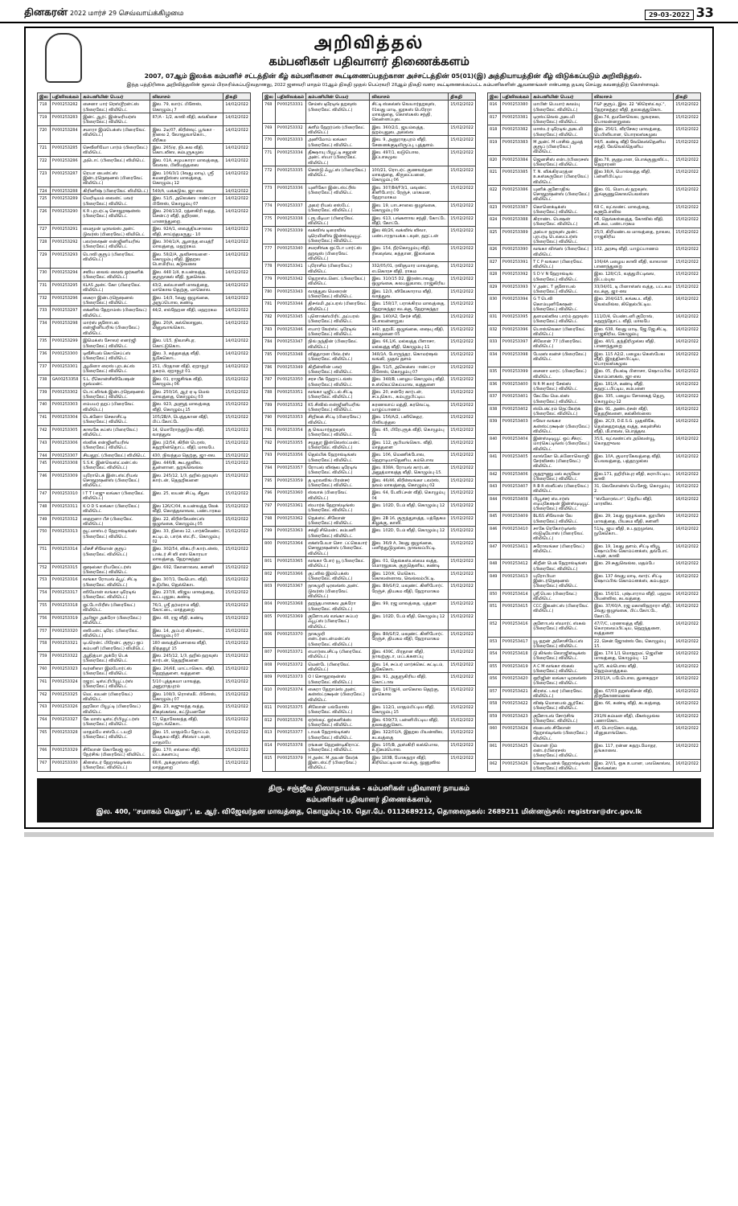தினகரன் 2022 மார்ச் 29 செவ்வாய்க்கிழமை 29-03-2022 33
அறிவித்தல்
கம்பனிகள் பதிவாளர் திணைக்களம்
2007, 07ஆம் இலக்க கம்பனிச் சட்டத்தின் கீழ் கம்பனிகளை கூட்டிணைப்பதற்கான அச்சட்டத்தின் 05(01)(இ) அத்தியாயத்தின் கீழ் விடுக்கப்படும் அறிவித்தல்.
இந்த பத்திரிகை அறிவித்தலின் மூலம் பிரசுரிக்கப்படுவதானது, 2022 ஜனவரி மாதம் 01ஆம் திகதி முதல் பெப்ரவரி 28ஆம் திகதி வரை கூட்டிணைக்கப்பட்ட கம்பனிகளின் ஆவணங்கள் என்பதை தயவு செய்து கவனத்திற் கொள்ளவும்.
| இல | பதிவிலக்கம் | கம்பனியின் பெயர் | விலாசம் | திகதி |
| --- | --- | --- | --- | --- |
| 718 | PV00253282 | சைனா பார் ரெஸ்டூரன்ட்ஸ் (பிரைவேட்) லிமிடெட் | இல. 79, வார்ட் பிளேஸ், கொழும்பு 7 | 14/02/2022 |
| 719 | PV00253283 | இன்ட் ஆர்ட் இன்டீரியர்ஸ் (பிரைவேட்) லிமிடெட் | 87/A - 1/2, காலி வீதி, கல்கிசை | 14/02/2022 |
| 720 | PV00253284 | சமாரா இம்பெக்ஸ் (பிரைவேட் லிமிடெட்) | இல. 2டீ/07, கிரீன்வுட் பூங்கா - நிலை 2, லோலுவாகொட, மீரிகம | 14/02/2022 |
| 721 | PV00253285 | செலீனியோ பார்ம் (பிரைவேட்) லிமிடெட் | இல. 265/ஏ, நிடகல வீதி, கொடலிஸ, கம்புருகமுவ | 14/02/2022 |
| 722 | PV00253286 | அடொட் (பிரைவேட்) லிமிடெட் | இல. 01A, சமுபகாரா மாவத்தை, வேவல, பிலியந்தலை | 14/02/2022 |
| 723 | PV00253287 | ரெயா பைன்ட்ஸ் இன்டர்நெஷனல் (பிரைவேட் லிமிடெட்) | இல. 106/3/1 (3வது மாடி), ஸ்ரீ கமனதிஸ்ஸ மாவத்தை, கொழும்பு 12 | 14/02/2022 |
| 724 | PV00253288 | கிரினிஷ் (பிரைவேட் லிமிடெட்) | 549/A, யக்கடுவ, ஜா-எல | 14/02/2022 |
| 725 | PV00253289 | மெரிடியம் வைன்ட் பவர் (பிரைவேட்) லிமிடெட் | இல. 51/5, அலெக்ஸ ாண்ட்ரா பிளேஸ், கொழும்பு 07 | 14/02/2022 |
| 726 | PV00253290 | K R புரபர்ட்டி சொலூஷன்ஸ் (பிரைவேட்) லிமிடெட் | இல. 204/13/2, ரத்னகிரி வத்த, சென்ட்ர் வீதி, ஹிரண, பாணந்துறை. | 14/02/2022 |
| 727 | PV00253291 | மைமூன் டிரவல்ஸ் அன்ட் டுவர்ஸ் (பிரைவேட்) லிமிடெட் | இல. 92A/1, வைத்தியசாலை வீதி, சாய்ந்தமருது - 10 | 14/02/2022 |
| 728 | PV00253292 | பவர்ஷைன் என்ஜினியரிங் (பிரைவேட்) லிமிடெட் | இல. 304/1/A, ஆனந்த மைத்ரீ மாவத்தை, மஹரகம. | 14/02/2022 |
| 729 | PV00253293 | டொவி குரூப் (பிரைவேட் லிமிடெட்) | இல. 58/2/A, அவிசாவளை - கொழும்பு வீதி, இஹல பொமிரிய, கடுவலை | 14/02/2022 |
| 730 | PV00253294 | சவிய லைவ் லைவ் ஓர்கனிக் (பிரைவேட் லிமிடெட்) | இல. 448 1/4, உயன்வத்த, குருநாகல் வீதி, நுகவெல. | 14/02/2022 |
| 731 | PV00253295 | KLAS அன்ட் கோ (பிரைவேட் லிமிடெட்) | 43/2, கல்யாணி மாவத்தை, மாகொல தெற்கு, மாகொல. | 14/02/2022 |
| 732 | PV00253296 | கைரா இன்டர்நெஷனல் (பிரைவேட்) லிமிடெட் | இல. 14/3, 5வது ஒழுங்கை, அருப்பொல, கண்டி | 14/02/2022 |
| 733 | PV00253297 | எக்னில் ஹோம்ஸ் (பிரைவேட்) லிமிடெட் | 44/2, எல்ஹேன வீதி, மஹரகம | 14/02/2022 |
| 734 | PV00253298 | மார்ஸ் குளோபல் என்ஜினியரிங் (பிரைவேட்) லிமிடெட் | இல. 20/A, கல்லொலுவ, மினுவாங்கொட | 14/02/2022 |
| 735 | PV00253299 | இமெக்ஸ் சோலர் எனர்ஜி (பிரைவேட்) லிமிடெட் | இல. U15, நிவாசிபுர, கொட்டுகொட | 14/02/2022 |
| 736 | PV00253300 | டிலீசியல் கொசெப்ட்ஸ் (பிரைவேட்) லிமிடெட் | இல. 3, கந்தவத்த வீதி, நுகேகொட. | 14/02/2022 |
| 737 | PV00253301 | ஆமினா ரைஸ் புரடக்ட்ஸ் (பிரைவேட்) லிமிடெட் | 251, பிரதான வீதி, ஏறாவூர் நகரம், ஏறாவூர் 01. | 14/02/2022 |
| 738 | GA00253358 | S.L. ரீகொன்சிலியேஷன் மூவ்மன்ட் | இல. 01, ராஜசிங்க வீதி, கொழும்பு 06 | 15/02/2022 |
| 739 | PV00253302 | டொட்லிங்க் இன்டர்நெஷனல் (பிரைவேட்) லிமிடெட் | இல. 250/16, ஆர் ஏ டி மெல் மாவத்தை, கொழும்பு 03 | 15/02/2022 |
| 740 | PV00253303 | எம்பயர் ஹப் (பிரைவேட் லிமிடெட்) | இல. 923, அளுத் மாவத்தை வீதி, கொழும்பு 15 | 15/02/2022 |
| 741 | PV00253304 | டெக்னோ செகாசிட்டி (பிரைவேட்) லிமிடெட் | 105/2B/A, பெத்தகான வீதி, பிட்டகோட்டே | 15/02/2022 |
| 742 | PV00253305 | காலகே கப்ஸ் (பிரைவேட்) லிமிடெட் | 14, மொரோந்துடுவ வீதி, வாத்துவ | 15/02/2022 |
| 743 | PV00253306 | ஸ்லிக் என்ஜினியரிங் (பிரைவேட்) லிமிடெட் | இல. J/2/54, கிரீன் டெரஸ், கஹூன்தொட்ட வீதி, மாலபே. | 15/02/2022 |
| 744 | PV00253307 | சியலூட் (பிரைவேட்) லிமிடெட் | 430, நிவந்தம தெற்கு, ஜா-எல. | 15/02/2022 |
| 745 | PV00253308 | S.S.K. இன்வெஸ்ட்மன்ட்ஸ் (பிரைவேட் லிமிடெட்) | இல. 446/B, கூடலுவில, துன்னான, ஹங்வெல்ல | 15/02/2022 |
| 746 | PV00253309 | யுரோடெக் இன்டஸ்ட்ரியல் சொலூஷன்ஸ் (பிரைவேட்) லிமிடெட் | இல. 245/12, 1/3, ஹில் ஹவுஸ் கார்டன், தெஹிவளை | 15/02/2022 |
| 747 | PV00253310 | I T T I எஜு லங்கா (பிரைவேட் லிமிடெட்) | இல. 25, லயன் சிட்டி, சீதுவ | 15/02/2022 |
| 748 | PV00253311 | K O D S லங்கா (பிரைவேட்) லிமிடெட் | இல 126/C/04, உயன்வத்த லேக் வீதி, கொத்தலாவல, பண்டாரகம | 15/02/2022 |
| 749 | PV00253312 | ஹைனா பீச் (பிரைவேட் லிமிடெட்) | இல. 22, கிரீன்லேண்ட்ஸ் ஒழுங்கை, கொழும்பு 05 | 15/02/2022 |
| 750 | PV00253313 | வூட்மாஸ்டர் ஹோல்டிங்ஸ் (பிரைவேட்) லிமிடெட் | இல. 33, நிலை 12, பார்க்லேண்ட் கட்டிடம், பார்க் ஸ்ட்ரீட், கொழும்பு 02 | 15/02/2022 |
| 751 | PV00253314 | மிச்சீ சிலோன் குரூப் (பிரைவேட் லிமிடெட்) | இல. 302/54, விக்டரி கார்டன்ஸ், டாக்டர் சி வி எஸ் கொரயா மாவத்தை, ஹோகந்தர | 15/02/2022 |
| 752 | PV00253315 | ஒஷல்கா ரியலேட்டர்ஸ் (பிரைவேட்) லிமிடெட் | இல. 692, கோனாவல, களனி | 15/02/2022 |
| 753 | PV00253316 | லங்கா ரோயல் ஃபூட் சிட்டி (பிரைவேட் லிமிடெட்) | இல. 307/1, வேபொட வீதி, உடுபில, தெல்கொட | 15/02/2022 |
| 754 | PV00253317 | ஸியோன் லங்கா டிரேடிங் (பிரைவேட் லிமிடெட்) | இல. 237/8, விஜய மாவத்தை, வட்டபுலுவ, கண்டி | 15/02/2022 |
| 755 | PV00253318 | ஓட்டோபிரீஸ் (பிரைவேட்) லிமிடெட் | 76/1, ஸ்ரீ தர்மராம வீதி, கோட்டை, மாத்தறை | 15/02/2022 |
| 756 | PV00253319 | அபிஜா அக்ரோ (பிரைவேட்) லிமிடெட் | இல. 48, ரஜ வீதி, கண்டி | 15/02/2022 |
| 757 | PV00253320 | எலிபன்ட் டிரேட் (பிரைவேட் லிமிடெட்) | இல. 14, அப்பர் கிரசன்ட், கொழும்பு 07 | 15/02/2022 |
| 758 | PV00253321 | டிபரென்ட் பிரேன்ட் குரூப் ஒப் கம்பனி (பிரைவேட்) லிமிடெட் | 180 வைத்தியசாலை வீதி, நிந்தவூர் 15 | 15/02/2022 |
| 759 | PV00253322 | ஆதித்யா அக்ரே டெக் (பிரைவேட்) லிமிடெட் | இல. 245/12, 1/3, ஹில் ஹவுஸ் கார்டன், தெஹிவளை | 15/02/2022 |
| 760 | PV00253323 | வர்னிஸா இம்போர்ட்ஸ் (பிரைவேட்) லிமிடெட் | இல. 26/6E, மாட்டாகொட வீதி, ஹெந்தளை, வத்தளை | 15/02/2022 |
| 761 | PV00253324 | ரஜரட் டிஸ்ட்ரிபியூட்டர்ஸ் (பிரைவேட்) லிமிடெட் | 5/10 புத்தகயா மாவத்த, அனுராதபுரம் | 15/02/2022 |
| 762 | PV00253325 | மெட் லயன் (பிரைவேட்) லிமிடெட் | இல. 108/3, ரொஸ்மீட் பிளேஸ், கொழும்பு 07 | 15/02/2022 |
| 763 | PV00253326 | ஹலோ பியூட்டி (பிரைவேட்) லிமிடெட் | இல. 23, கஜுலந்த வத்த, கிவுல்கல்ல, கட்டுயனனே | 15/02/2022 |
| 764 | PV00253327 | கே மாஸ் டிஸ்ட்ரிபியூட்டர்ஸ் (பிரைவேட்) லிமிடெட் | 57, தொலேலந்த வீதி, தொடங்கொட. | 15/02/2022 |
| 765 | PV00253328 | மாதம்பே எஸ்டேட் டயறி (பிரைவேட்) லிமிடெட் | இல. 15, மாதம்பே தோட்டம், மெதகம வீதி, சில்வா டவுன், மாதம்பே | 15/02/2022 |
| 766 | PV00253329 | சிலோன் கொலேஜ் ஒப் நேர்சிங் (பிரைவேட்) லிமிடெட் | இல. 170, எல்லை வீதி, மட்டக்களப்பு | 15/02/2022 |
| 767 | PV00253330 | கிளஸ்டர் ஹோல்டிங்ஸ் (பிரைவேட் லிமிடெட்) | 68/6, அக்குரஸ்ஸ வீதி, மாத்தறை | 15/02/2022 |
| இல | பதிவிலக்கம் | கம்பனியின் பெயர் | விலாசம் | திகதி |
| --- | --- | --- | --- | --- |
| 768 | PV00253331 | சேம்ஸ் டிரேடிங் ஹவுஸ் (பிரைவேட் லிமிடெட்) | சிட்டி ஸ்கல்ஸ் வெயார்ஹவுஸ், 01வது மாடி, லூகஸ் பெரேரா மாவத்தை, கொஸ்கஸ் சந்தி, வென்னப்புவ. | 15/02/2022 |
| 769 | PV00253332 | க்ளீம் ஹேர்ப்ஸ் (பிரைவேட் லிமிடெட்) | இல. 360/2/1, ஜயம்வத்த, ஹம்புலுவ, அலவ்வ | 15/02/2022 |
| 770 | PV00253333 | அனிமோய் லங்கா (பிரைவேட்) லிமிடெட் | இல. 9, அனுராதபுரம் வீதி, சேனைக்குடியிருப்பு, புத்தளம். | 15/02/2022 |
| 771 | PV00253334 | தீக்ஷாயு பியூட்டி சலூன் அன்ட் ஸ்பா (பிரைவேட் லிமிடெட்) | இல. 497/1, வடுபொல, இப்பாகமுவ | 15/02/2022 |
| 772 | PV00253335 | சென்டு ஃபூட்ஸ் (பிரைவேட்) லிமிடெட் | 100/21, ரொபர்ட் குணவர்தன மாவத்தை, கிருலப்பனை, கொழும்பு 06 | 15/02/2022 |
| 773 | PV00253336 | யுனிகோ இன்டஸ்ட்ரீஸ் (பிரைவேட்) லிமிடெட் | இல. 307/B4/F3/1, மவுண்ட் கிளிபோர்ட் ரேஞ்ச், மாகமன, ஹோமாகம | 15/02/2022 |
| 774 | PV00253337 | அவர் ரியல் எஸ்டேட் (பிரைவேட் லிமிடெட்) | இல. 19, பாடசாலை ஒழுங்கை, கொழும்பு 09 | 15/02/2022 |
| 775 | PV00253338 | ட்ரூ மீடியா (பிரைவேட் லிமிடெட்) | இல. 613, பங்களாவ சந்தி, கோட்டே வீதி, கோட்டே | 15/02/2022 |
| 776 | PV00253339 | லக்விங் டிரைவிங் டிரெயினிங் இன்ஸ்டிடியூட் (பிரைவேட்) லிமிடெட் | இல 48/26, லக்விங் விலா, பண்டாரநாயக்க டவுன், ஹட்டன் | 15/02/2022 |
| 777 | PV00253340 | சமரசிங்க ஒட்டோ பார்ட்ஸ் ஹவுஸ் (பிரைவேட் லிமிடெட்) | இல. 154, நீர்கொழும்பு வீதி, ரிலவுல்ல, கந்தான, இலங்கை | 15/02/2022 |
| 778 | PV00253341 | புரோசிம் (பிரைவேட்) லிமிடெட் | 332/05/01, ரவிகுமார மாவத்தை, எடகொரச வீதி, ராகம | 15/02/2022 |
| 779 | PV00253342 | ஹொஸ்டனெட் (பிரைவேட்) லிமிடெட் | இல. 310/15 D2, இரண்டாவது ஒழுங்கை, கலபலுவாவ, ராஜகிரிய | 15/02/2022 |
| 780 | PV00253343 | வாத்துவ மெரைன் (பிரைவேட்) லிமிடெட் | இல. 12/3, விவேகாராம வீதி, வாத்துவ. | 15/02/2022 |
| 781 | PV00253344 | திசல்மி அப்பரல் (பிரைவேட் லிமிடெட்) | இல. 158/17, பராக்கிரம மாவத்தை, ஹோகந்தர வடக்கு, ஹோகந்தர | 15/02/2022 |
| 782 | PV00253345 | புளொக்ஸ்பிரிட் அப்பரல் (பிரைவேட்) லிமிடெட் | இல. 140/A2, சேர்ச் வீதி, பொலன்னறுவ | 15/02/2022 |
| 783 | PV00253346 | எயார் வேர்ஸ்ட் டிரேடிங் (பிரைவேட்) லிமிடெட் | 14D, ஹமீட் ஒழுங்கை, ஷைபு வீதி, கல்முனை-05 | 15/02/2022 |
| 784 | PV00253347 | நிவ் நந்தின் (பிரைவேட் லிமிடெட்) | இல. 66,1/6, மல்வத்த பிளாசா, மல்வத்த வீதி, கொழும்பு-11 | 15/02/2022 |
| 785 | PV00253348 | வித்தாரன பில்டர்ஸ் (பிரைவேட் லிமிடெட்) | 348/1A, போருந்தர, கொமர்ஷல் வங்கி, முதல் தளம் | 15/02/2022 |
| 786 | PV00253349 | கிறீன்வின் பவர் (பிரைவேட்) லிமிடெட் | இல. 51/5, அலெக்ஸ ாண்ட்ரா பிளேஸ், கொழும்பு 07 | 15/02/2022 |
| 787 | PV00253350 | சரச பீக் ஹோட்டல்ஸ் (பிரைவேட்) லிமிடெட் | இல. 348/B, பழைய கொழும்பு வீதி, உஸ்வெட்கெய்யாவ, வத்தளை | 15/02/2022 |
| 788 | PV00253351 | லங்கா டிஜிட்டல் சிட்டி (பிரைவேட் லிமிடெட்) | இல. 20, சன்ரே கார்டன், சப்புகொட, கம்புறுபிட்டிய. | 15/02/2022 |
| 789 | PV00253352 | KS சிவில் என்ஜினியரிங் (பிரைவேட்) லிமிடெட் | கரணவாய் மத்தி, கரவெட்டி, யாழ்ப்பாணம் | 15/02/2022 |
| 790 | PV00253353 | சிறிலக் சிட்டி (பிரைவேட்) லிமிடெட் | இல. 156/A/2, பலிகெதர, பிலியந்தல | 15/02/2022 |
| 791 | PV00253354 | த வெயார்ஹவுஸ் (பிரைவேட்) லிமிடெட் | இல. 45, பிரேபுரூக் வீதி, கொழும்பு 02 | 15/02/2022 |
| 792 | PV00253355 | சமுதுர இன்வெஸ்ட்மன்ட் (பிரைவேட் லிமிடெட்) | இல. 112, குபியங்கொட வீதி, மாத்தளை | 15/02/2022 |
| 793 | PV00253356 | தெல்பிக் ஹோல்டிங்ஸ் (பிரைவேட்) லிமிடெட் | இல. 106, மெணிக்போவ, ஹொடியாதெனிய, கம்பொல | 15/02/2022 |
| 794 | PV00253357 | ரோயல் விஷ்வ டிரேடிங் (பிரைவேட் லிமிடெட்) | இல. 838A, ரோயல் கார்டன், அலுத்மாவத்த வீதி, கொழும்பு-15. | 15/02/2022 |
| 795 | PV00253359 | த டிரவலிங் பிரன்சர் (பிரைவேட்) லிமிடெட் | இல. 46/46, கிரீன்லங்கா டவர்ஸ், நவம் மாவத்தை, கொழும்பு 02 | 15/02/2022 |
| 796 | PV00253360 | ஸ்வாக் (பிரைவேட் லிமிடெட்) | இல. 64, டேவிட்சன் வீதி, கொழும்பு 04 | 15/02/2022 |
| 797 | PV00253361 | ஸ்பார்க் ஹோல்டிங்ஸ் (பிரைவேட் லிமிடெட்) | இல. 102D, டேம் வீதி, கொழும்பு 12 | 15/02/2022 |
| 798 | PV00253362 | நெக்ஸ்ட் சிலோன் (பிரைவேட்) லிமிடெட் | இல. 2B 16, குருந்துவத்த, பத்தேகம கிழக்கு, காலி. | 15/02/2022 |
| 799 | PV00253363 | சக்தி சிமென்ட் கம்பனி (பிரைவேட்) லிமிடெட் | இல. 102D, டேம் வீதி, கொழும்பு 12 | 15/02/2022 |
| 800 | PV00253364 | எக்ஸ்பேயா சொ. ப்ட்வெயார் சொலூஷன்ஸ் (பிரைவேட் லிமிடெட்) | இல. 36/9 A, 3வது ஒழுங்கை, பனிந்துடுமுல்ல, நாவலப்பிட்டி. | 15/02/2022 |
| 801 | PV00253365 | லங்கா போர் யூ (பிரைவேட் லிமிடெட்) | இல. 01, தெல்கஸ்பல்லம வத்த, மொரலுவக, குருதெனிய, கண்டி | 15/02/2022 |
| 802 | PV00253366 | குட்வில் இம்பெக்ஸ் (பிரைவேட் லிமிடெட்) | இல. 120/K, மெகொட கொலன்னாவ, வெல்லம்பிட்டி. | 15/02/2022 |
| 803 | PV00253367 | நாகமுரி டிரவல்ஸ் அன்ட் டுவர்ஸ் (பிரைவேட் லிமிடெட்) | இல. B9/GF/2, மவுண்ட் கிளிபோர்ட் ரேஞ்ச், தியகம வீதி, ஹோமாகம | 15/02/2022 |
| 804 | PV00253368 | ஹந்தபானகல அக்ரோ (பிரைவேட் லிமிடெட்) | இல. 99, ரஜ மாவத்தை, புத்தள | 15/02/2022 |
| 805 | PV00253369 | குளோபல் லங்கா சுப்பர் ஃபூட்ஸ் (பிரைவேட்) லிமிடெட் | இல. 102D, டேம் வீதி, கொழும்பு 12 | 15/02/2022 |
| 806 | PV00253370 | நாகமுரி என்டர்டைன்மன்ட்ஸ் (பிரைவேட் லிமிடெட்) | இல. B9/GF/2, மவுண்ட் கிளிபோர்ட் ரேஞ்ச், தியகம வீதி, ஹோமாகம | 15/02/2022 |
| 807 | PV00253371 | எயார்பைசிட்டி (பிரைவேட் லிமிடெட்) | இல. 439C, பிரதான வீதி, நாவற்குடா, மட்டக்களப்பு | 15/02/2022 |
| 808 | PV00253372 | மென்டே (பிரைவேட் லிமிடெட்) | இல. 14, சுப்பர் மார்க்கெட் கட்டிடம், நுகேகொட | 15/02/2022 |
| 809 | PV00253373 | O I சொலூஷன்ஸ் (பிரைவேட் லிமிடெட்) | இல. 91, அதுருகிரிய வீதி, கொட்டாவ | 15/02/2022 |
| 810 | PV00253374 | கைரா ஹோம்ஸ் அன்ட் கன்ஸ்ட்ரக்ஷன் (பிரைவேட்) லிமிடெட் | இல. 167/ஜ/4, மாகொல தெற்கு, மாகொல | 15/02/2022 |
| 811 | PV00253375 | சிலோன் பல்மோஸ் (பிரைவேட் லிமிடெட்) | இல. 112/1, மாதம்பிட்டிய வீதி, கொழும்பு 15 | 15/02/2022 |
| 812 | PV00253376 | ஏர்ஸ்வுட் ஓர்கனிக்ஸ் (பிரைவேட்) லிமிடெட் | இல. 639/73, பன்னிபிட்டிய வீதி, தலவத்துகொட | 15/02/2022 |
| 813 | PV00253377 | டாமக் ஹோல்டிங்ஸ் (பிரைவேட்) லிமிடெட் | இல. 322/01/A, இஹல பியன்வில, கடவத்தை | 15/02/2022 |
| 814 | PV00253378 | ரங்கன ஹெண்டிகிராப்ட் (பிரைவேட்) லிமிடெட் | இல. 105/B, அஸ்கிரி வல்பொல, உடுகம்பொல. | 15/02/2022 |
| 815 | PV00253379 | H அன்ட் M அயன் வேர்க் இன்டஸ்ட்ரீ (பிரைவேட்) லிமிடெட் | இல 183B, போகஹா வீதி, கிரிமெட்டியன வடக்கு, லுனுவில | 15/02/2022 |
| இல | பதிவிலக்கம் | கம்பனியின் பெயர் | விலாசம் | திகதி |
| --- | --- | --- | --- | --- |
| 816 | PV00253380 | மாபிள் பெயார் கலம்பு (பிரைவேட் லிமிடெட்) | F&P குரூப், இல. 22 "கிரெஸ்ட்வுட்", ஹோகந்தர வீதி, தலவத்துகொட | 15/02/2022 |
| 817 | PV00253381 | டிரஸ்ட்வெல் அகடமி (பிரைவேட்) லிமிடெட் | இல.74, தமனேவெவ, நுவரகல, பொலன்னறுவை | 15/02/2022 |
| 818 | PV00253382 | மாஸ்டர் டிரேடிங் அகடமி (பிரைவேட்) லிமிடெட் | இல. 256/1, வீரசேகர மாவத்தை, பெபிலியான, பொரலஸ்கமுவ | 15/02/2022 |
| 819 | PV00253383 | M அன்ட் M பாசில் ஆமத் குரூப் (பிரைவேட்) லிமிடெட் | 94/5. கண்டி வீதி வேவெல்தெனிய சந்தி, வேவெல்தெனிய | 15/02/2022 |
| 820 | PV00253384 | ஜெனசிஸ் என்டர்பிரைசஸ் (பிரைவேட்) லிமிடெட் | இல.78, குனுபான, பொக்குனுவிட்ட, ஹொரண | 15/02/2022 |
| 821 | PV00253385 | T. N. விக்கிரமரத்ன உகஸ்கருவோ (பிரைவேட்) லிமிடெட் | இல 38/A, பொல்வத்த வீதி, பன்னிபிட்டிய | 15/02/2022 |
| 822 | PV00253386 | யுனிக் குளோதிங் சொலூஷன்ஸ் (பிரைவேட்) லிமிடெட் | இல. 01, மொடல் ஹவுஸ், அங்குணுகொலபெலஸ்ஸ | 15/02/2022 |
| 823 | PV00253387 | கொனெக்டிக்ஸ் (பிரைவேட்) லிமிடெட் | 68 C, வுட்லண்ட் மாவத்தை, களுபோவில | 15/02/2022 |
| 824 | PV00253388 | கிராண்ட பெஷன் (பிரைவேட் லிமிடெட்) | 68, தெல்கஸ்வத்த, கோவில் வீதி, வீடகம, பண்டாரகம | 15/02/2022 |
| 825 | PV00253389 | அல்பா ஹவுஸ் அன்ட் புரபர்டி டெவலப்பர்ஸ் (பிரைவேட்) லிமிடெட் | 25/3, கிரிமண்டல மாவத்தை, நாவல, ராஜகிரிய | 15/02/2022 |
| 826 | PV00253390 | லங்கா விங்ஸ் (பிரைவேட்) லிமிடெட் | 102, அரசடி வீதி, யாழ்ப்பாணம் | 15/02/2022 |
| 827 | PV00253391 | T C P லங்கா (பிரைவேட் லிமிடெட்) | 106/4A பழைய காலி வீதி, வாலான பாணந்துறை | 15/02/2022 |
| 828 | PV00253392 | S D V N ஹோல்டிங் (பிரைவேட்) லிமிடெட் | இல. 128/C/1, வத்துபிட்டிவல, நிட்டம்புவ | 15/02/2022 |
| 829 | PV00253393 | V அன்ட் T குளோபல் (பிரைவேட்) லிமிடெட் | 33/34/01, டி பினாஸ்ஸ் வத்த, பட்டகம வடக்கு, ஜா-எல | 15/02/2022 |
| 830 | PV00253394 | G T டெலி கொம்யுனிகேஷன் (பிரைவேட்) லிமிடெட் | இல. 204/G15, கங்கபட வீதி, வெல்மில்ல, கிதெல்பிட்டிய. | 16/02/2022 |
| 831 | PV00253395 | தனமல்வில பார்ம் ஹவுஸ் (பிரைவேட்) லிமிடெட் | 111/D/4, பெண்டனி குரோவ், கஹந்தோட்ட வீதி, மாலபே | 16/02/2022 |
| 832 | PV00253396 | பொஸ்வெகா (பிரைவேட் லிமிடெட்) | இல. 638, 6வது மாடி, ஜே.ஜே.சிட்டி, ராஜகிரிய, கொழும்பு | 16/02/2022 |
| 833 | PV00253397 | சிலோன் 77 (பிரைவேட் லிமிடெட்) | இல. 40/1, தந்திரிமுல்ல வீதி, பாணந்துறை | 16/02/2022 |
| 834 | PV00253398 | பேமஸ் லன்ச் (பிரைவேட்) லிமிடெட் | இல. 115 A2/2, பழைய கெஸ்பேவ வீதி, இரத்தினபிட்டிய, பொரலஸ்கமுவ | 16/02/2022 |
| 835 | PV00253399 | சைனா மார்ட் (பிரைவேட்) லிமிடெட் | இல. 05, ரியல்டி பிளாசா, ஷொப்பிங் கொம்ப்ளக்ஸ், ஜா-எல | 16/02/2022 |
| 836 | PV00253400 | N R M கார் சேல்ஸ் (பிரைவேட்) லிமிடெட் | இல. 181/A, கண்டி வீதி, கஹட்டபிட்டிய, கம்பளை | 16/02/2022 |
| 837 | PV00253401 | கேட்வே மெடல்ஸ் (பிரைவேட்) லிமிடெட் | இல. 335, பழைய சோனகத் தெரு, கொழும்பு-12 | 16/02/2022 |
| 838 | PV00253402 | ஸ்பெக்ட்ரம் நெட்வேர்க் (பிரைவேட் லிமிடெட்) | இல. 91, அண்டர்சன் வீதி, தெஹிவளை, கல்கிஸ்ஸை | 16/02/2022 |
| 839 | PV00253403 | ஈவோ லங்கா கன்ஸ்ட்ரக்ஷன் (பிரைவேட்) லிமிடெட் | இல. 2C/3, D.E.S.G. முதலிகே, தெல்கஹவத்த வத்த, கவுன்சில் வீதி, மீபாவல, பொத்தல. | 16/02/2022 |
| 840 | PV00253404 | இன்ஸ்டிடியூட் ஒப் சீக்ரட் மார்கெட்டிங்ஸ் (பிரைவேட்) லிமிடெட் | 35/1, வுட்லண்ட்ஸ் அவென்யூ, கொஹுவல | 16/02/2022 |
| 841 | PV00253405 | லால்கோ டெக்னோலொஜி சேர்விசஸ் (பிரைவேட்) லிமிடெட் | இல. 10A, குமாரகேவத்தை வீதி, பெலவத்தை, பத்தரமுல்ல | 16/02/2022 |
| 842 | PV00253406 | ருஹுணு மல் கருவோ (பிரைவேட்) லிமிடெட் | இல.171, ஹிரிம்புர வீதி, கராபிட்டிய, காலி | 16/02/2022 |
| 843 | PV00253407 | R B R ஸ்லீப்ஸ் (பிரைவேட்) லிமிடெட் | 31, வெலோன்ஸ் பெசேஜ், கொழும்பு 2. | 16/02/2022 |
| 844 | PV00253408 | பியூச்சர் ஸ்டார்ஸ் எடியுகேஷன் இன்ஸ்டிடியூட் (பிரைவேட்) லிமிடெட் | ''ஸ்மோரல்டா'', நெரிய வீதி, மாரவில. | 16/02/2022 |
| 845 | PV00253409 | BLISS சிலோன் வே (பிரைவேட்) லிமிடெட் | இல. 29, 1வது ஒழுங்கை, லூயிஸ் மாவத்தை, பியகம வீதி, களனி | 16/02/2022 |
| 846 | PV00253410 | சாகே ரெகோர்டிங்ஸ் ஸ்டுடியோஸ் (பிரைவேட் லிமிடெட்) | 51/டி, ஜய வீதி, உடஹமுல்ல, நுகேகொட. | 16/02/2022 |
| 847 | PV00253411 | சுரோலங்கா (பிரைவேட்) லிமிடெட் | இல. 19, 1வது தளம், சிட்டி வியூ ஷொப்பிங் கொம்ப்ளக்ஸ், தல்போட் டவுன், காலி | 16/02/2022 |
| 848 | PV00253412 | கிறீன் பெக் ஹோல்டிங்ஸ் (பிரைவேட் லிமிடெட்) | இல. 29.சுதுவெல்ல, மதம்பே | 16/02/2022 |
| 849 | PV00253413 | யுரோபியா இன்டர்நெஷனல் (பிரைவேட்) லிமிடெட் | இல. 137 4வது மாடி, வார்ட் சிட்டி ஷொப்பிங் கொம்ப்ளக்ஸ், கம்பஹா. | 16/02/2022 |
| 850 | PV00253414 | ஸ்ரீ பெல (பிரைவேட்) லிமிடெட் | இல. 154/11, புஷ்பாராம வீதி, பஹல பியன்வில, கடவத்தை | 16/02/2022 |
| 851 | PV00253415 | CCC இவன்ட்ஸ் (பிரைவேட் லிமிடெட்) | இல. 37/60/A, ரஜ மகாவிஹாரா வீதி, 2வது ஒழுங்கை, பிட்டகோட்டே, கோட்டே | 16/02/2022 |
| 852 | PV00253416 | குளோபல் ஸ்மார்ட் ஸ்கல் (பிரைவேட்) லிமிடெட் | 47/7/C, பரணவத்த வீதி, கொரவலப்பிட்டிய, ஹெந்தளை, வத்தளை | 16/02/2022 |
| 853 | PV00253417 | யூ-ஹன் அசோசியேட்ஸ் (பிரைவேட்) லிமிடெட் | 22, சென்.ஜோன்ஸ் வே, கொழும்பு 15. | 16/02/2022 |
| 854 | PV00253418 | டு கிங்ஸ் லொஜிஸ்டிக்ஸ் (பிரைவேட்) லிமிடெட் | இல. 174 1/1 மொஹமட் ஜெயின் மாவத்தை, கொழும்பு - 12 | 16/02/2022 |
| 855 | PV00253419 | A C M லங்கா ஸ்கல் (பிரைவேட்) லிமிடெட் | டி/35, கம்பொல வீதி, ஹெம்மாத்தகம. | 16/02/2022 |
| 856 | PV00253420 | ஒரிஜின் லங்கா டிரவல்ஸ் (பிரைவேட்) லிமிடெட் | 293/1/A, படேபொல, துனகஹா | 16/02/2022 |
| 857 | PV00253421 | கிரஸ்ட் டவர் (பிரைவேட் லிமிடெட்) | இல. 67/03 ஹஸ்கிசன் வீதி, திருகோணமலை | 16/02/2022 |
| 858 | PV00253422 | விஷ் மொபைல் ஆர்கேட் (பிரைவேட்) லிமிடெட் | இல. 66, கண்டி வீதி, கடவத்தை. | 16/02/2022 |
| 859 | PV00253423 | குளோபல் சோர்சிங் (பிரைவேட் லிமிடெட்) | 291/N கம்மன வீதி, மீகஸ்முல்ல பணாகொட | 16/02/2022 |
| 860 | PV00253424 | ஸ்பைஸ் சிலோன் ஹோல்டிங்ஸ் (பிரைவேட்) லிமிடெட் | 45, பொரகொடவத்த, மினுவாங்கொட | 16/02/2022 |
| 861 | PV00253425 | வொன் டும் என்டர்பிரைசஸ் (பிரைவேட்) லிமிடெட் | இல. 117, ரன்ன கஹடமோதர, தங்காலை. | 16/02/2022 |
| 862 | PV00253426 | கெனடியன்க் ஹோல்டிங்ஸ் (பிரைவேட்) லிமிடெட் | இல. 2/V/1, ஒக உயான, பலகொல்ல, கெங்கல்ல | 16/02/2022 |
திரு. சஞ்ஜீவ திஸாநாயக்க - கம்பனிகள் பதிவாளர் நாயகம்
கம்பனிகள் பதிவாளர் திணைக்களம்,
இல. 400, ''சமாகம் மெதுர'', டீ. ஆர். விஜேவர்தன மாவத்தை, கொழும்பு-10. தொ.பே. 0112689212, தொலைநகல்: 2689211 மின்னஞ்சல்: registrar@drc.gov.lk